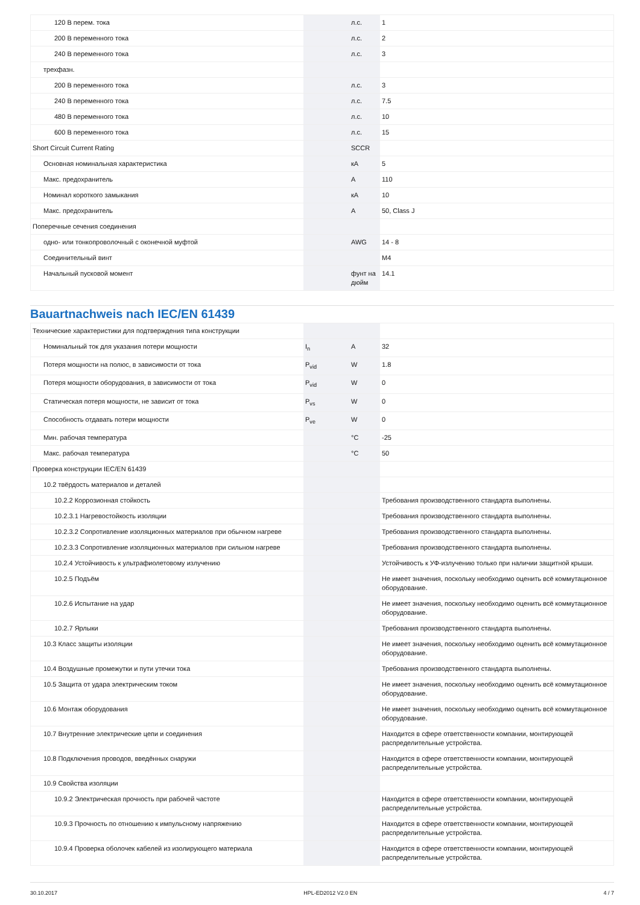| 120 В перем. тока | | л.с. | 1 |
| 200 В переменного тока | | л.с. | 2 |
| 240 В переменного тока | | л.с. | 3 |
| трехфазн. | | | |
| 200 В переменного тока | | л.с. | 3 |
| 240 В переменного тока | | л.с. | 7.5 |
| 480 В переменного тока | | л.с. | 10 |
| 600 В переменного тока | | л.с. | 15 |
| Short Circuit Current Rating | | SCCR | |
| Основная номинальная характеристика | | кА | 5 |
| Макс. предохранитель | | A | 110 |
| Номинал короткого замыкания | | кА | 10 |
| Макс. предохранитель | | A | 50, Class J |
| Поперечные сечения соединения | | | |
| одно- или тонкопроволочный с оконечной муфтой | | AWG | 14 - 8 |
| Соединительный винт | | | M4 |
| Начальный пусковой момент | | фунт на дюйм | 14.1 |
Bauartnachweis nach IEC/EN 61439
| Технические характеристики для подтверждения типа конструкции | | | |
| Номинальный ток для указания потери мощности | I<sub>n</sub> | A | 32 |
| Потеря мощности на полюс, в зависимости от тока | P<sub>vid</sub> | W | 1.8 |
| Потеря мощности оборудования, в зависимости от тока | P<sub>vid</sub> | W | 0 |
| Статическая потеря мощности, не зависит от тока | P<sub>vs</sub> | W | 0 |
| Способность отдавать потери мощности | P<sub>ve</sub> | W | 0 |
| Мин. рабочая температура | | °C | -25 |
| Макс. рабочая температура | | °C | 50 |
| Проверка конструкции IEC/EN 61439 | | | |
| 10.2 твёрдость материалов и деталей | | | |
| 10.2.2 Коррозионная стойкость | | | Требования производственного стандарта выполнены. |
| 10.2.3.1 Нагревостойкость изоляции | | | Требования производственного стандарта выполнены. |
| 10.2.3.2 Сопротивление изоляционных материалов при обычном нагреве | | | Требования производственного стандарта выполнены. |
| 10.2.3.3 Сопротивление изоляционных материалов при сильном нагреве | | | Требования производственного стандарта выполнены. |
| 10.2.4 Устойчивость к ультрафиолетовому излучению | | | Устойчивость к УФ-излучению только при наличии защитной крыши. |
| 10.2.5 Подъём | | | Не имеет значения, поскольку необходимо оценить всё коммутационное оборудование. |
| 10.2.6 Испытание на удар | | | Не имеет значения, поскольку необходимо оценить всё коммутационное оборудование. |
| 10.2.7 Ярлыки | | | Требования производственного стандарта выполнены. |
| 10.3 Класс защиты изоляции | | | Не имеет значения, поскольку необходимо оценить всё коммутационное оборудование. |
| 10.4 Воздушные промежутки и пути утечки тока | | | Требования производственного стандарта выполнены. |
| 10.5 Защита от удара электрическим током | | | Не имеет значения, поскольку необходимо оценить всё коммутационное оборудование. |
| 10.6 Монтаж оборудования | | | Не имеет значения, поскольку необходимо оценить всё коммутационное оборудование. |
| 10.7 Внутренние электрические цепи и соединения | | | Находится в сфере ответственности компании, монтирующей распределительные устройства. |
| 10.8 Подключения проводов, введённых снаружи | | | Находится в сфере ответственности компании, монтирующей распределительные устройства. |
| 10.9 Свойства изоляции | | | |
| 10.9.2 Электрическая прочность при рабочей частоте | | | Находится в сфере ответственности компании, монтирующей распределительные устройства. |
| 10.9.3 Прочность по отношению к импульсному напряжению | | | Находится в сфере ответственности компании, монтирующей распределительные устройства. |
| 10.9.4 Проверка оболочек кабелей из изолирующего материала | | | Находится в сфере ответственности компании, монтирующей распределительные устройства. |
30.10.2017 HPL-ED2012 V2.0 EN 4 / 7